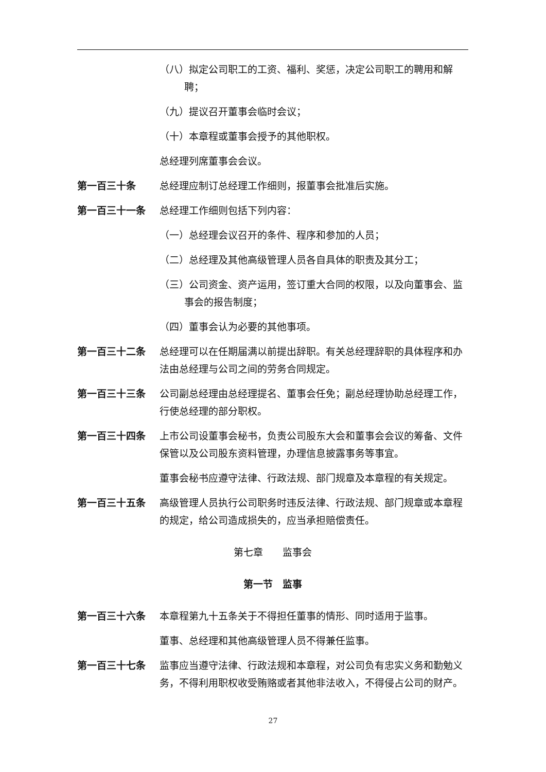（八）拟定公司职工的工资、福利、奖惩，决定公司职工的聘用和解聘；
（九）提议召开董事会临时会议；
（十）本章程或董事会授予的其他职权。
总经理列席董事会会议。
第一百三十条 总经理应制订总经理工作细则，报董事会批准后实施。
第一百三十一条 总经理工作细则包括下列内容：
（一）总经理会议召开的条件、程序和参加的人员；
（二）总经理及其他高级管理人员各自具体的职责及其分工；
（三）公司资金、资产运用，签订重大合同的权限，以及向董事会、监事会的报告制度；
（四）董事会认为必要的其他事项。
第一百三十二条 总经理可以在任期届满以前提出辞职。有关总经理辞职的具体程序和办法由总经理与公司之间的劳务合同规定。
第一百三十三条 公司副总经理由总经理提名、董事会任免；副总经理协助总经理工作，行使总经理的部分职权。
第一百三十四条 上市公司设董事会秘书，负责公司股东大会和董事会会议的筹备、文件保管以及公司股东资料管理，办理信息披露事务等事宜。
董事会秘书应遵守法律、行政法规、部门规章及本章程的有关规定。
第一百三十五条 高级管理人员执行公司职务时违反法律、行政法规、部门规章或本章程的规定，给公司造成损失的，应当承担赔偿责任。
第七章　　监事会
第一节　监事
第一百三十六条 本章程第九十五条关于不得担任董事的情形、同时适用于监事。
董事、总经理和其他高级管理人员不得兼任监事。
第一百三十七条 监事应当遵守法律、行政法规和本章程，对公司负有忠实义务和勤勉义务，不得利用职权收受贿赂或者其他非法收入，不得侵占公司的财产。
27